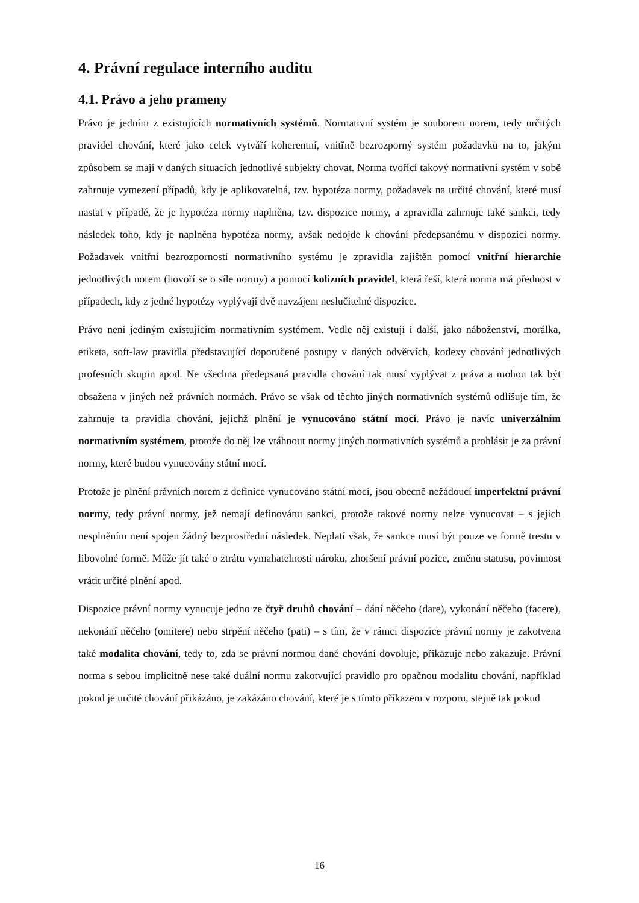4. Právní regulace interního auditu
4.1. Právo a jeho prameny
Právo je jedním z existujících normativních systémů. Normativní systém je souborem norem, tedy určitých pravidel chování, které jako celek vytváří koherentní, vnitřně bezrozporný systém požadavků na to, jakým způsobem se mají v daných situacích jednotlivé subjekty chovat. Norma tvořící takový normativní systém v sobě zahrnuje vymezení případů, kdy je aplikovatelná, tzv. hypotéza normy, požadavek na určité chování, které musí nastat v případě, že je hypotéza normy naplněna, tzv. dispozice normy, a zpravidla zahrnuje také sankci, tedy následek toho, kdy je naplněna hypotéza normy, avšak nedojde k chování předepsanému v dispozici normy. Požadavek vnitřní bezrozpornosti normativního systému je zpravidla zajištěn pomocí vnitřní hierarchie jednotlivých norem (hovoří se o síle normy) a pomocí kolizních pravidel, která řeší, která norma má přednost v případech, kdy z jedné hypotézy vyplývají dvě navzájem neslučitelné dispozice.
Právo není jediným existujícím normativním systémem. Vedle něj existují i další, jako náboženství, morálka, etiketa, soft-law pravidla představující doporučené postupy v daných odvětvích, kodexy chování jednotlivých profesních skupin apod. Ne všechna předepsaná pravidla chování tak musí vyplývat z práva a mohou tak být obsažena v jiných než právních normách. Právo se však od těchto jiných normativních systémů odlišuje tím, že zahrnuje ta pravidla chování, jejichž plnění je vynucováno státní mocí. Právo je navíc univerzálním normativním systémem, protože do něj lze vtáhnout normy jiných normativních systémů a prohlásit je za právní normy, které budou vynucovány státní mocí.
Protože je plnění právních norem z definice vynucováno státní mocí, jsou obecně nežádoucí imperfektní právní normy, tedy právní normy, jež nemají definovánu sankci, protože takové normy nelze vynucovat – s jejich nesplněním není spojen žádný bezprostřední následek. Neplatí však, že sankce musí být pouze ve formě trestu v libovolné formě. Může jít také o ztrátu vymahatelnosti nároku, zhoršení právní pozice, změnu statusu, povinnost vrátit určité plnění apod.
Dispozice právní normy vynucuje jedno ze čtyř druhů chování – dání něčeho (dare), vykonání něčeho (facere), nekonání něčeho (omitere) nebo strpění něčeho (pati) – s tím, že v rámci dispozice právní normy je zakotvena také modalita chování, tedy to, zda se právní normou dané chování dovoluje, přikazuje nebo zakazuje. Právní norma s sebou implicitně nese také duální normu zakotvující pravidlo pro opačnou modalitu chování, například pokud je určité chování přikázáno, je zakázáno chování, které je s tímto příkazem v rozporu, stejně tak pokud
16